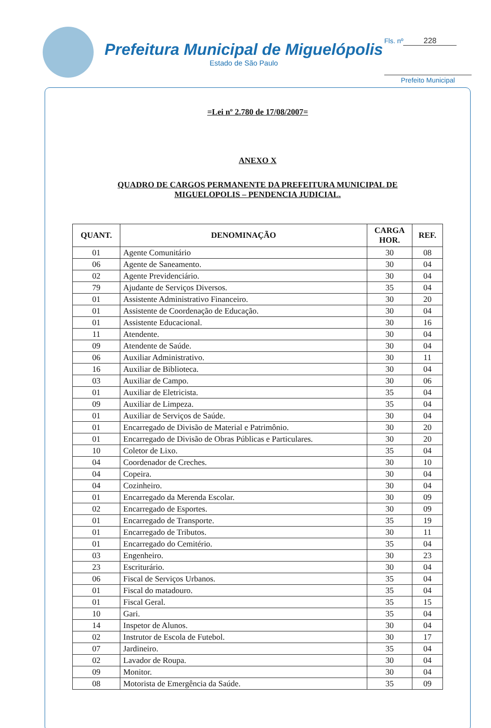Prefeitura Municipal de Miguelópolis
Estado de São Paulo
Fls. nº 228
Prefeito Municipal
=Lei nº 2.780 de 17/08/2007=
ANEXO X
QUADRO DE CARGOS PERMANENTE DA PREFEITURA MUNICIPAL DE
MIGUELOPOLIS – PENDENCIA JUDICIAL.
| QUANT. | DENOMINAÇÃO | CARGA HOR. | REF. |
| --- | --- | --- | --- |
| 01 | Agente Comunitário | 30 | 08 |
| 06 | Agente de Saneamento. | 30 | 04 |
| 02 | Agente Previdenciário. | 30 | 04 |
| 79 | Ajudante de Serviços Diversos. | 35 | 04 |
| 01 | Assistente Administrativo Financeiro. | 30 | 20 |
| 01 | Assistente de Coordenação de Educação. | 30 | 04 |
| 01 | Assistente Educacional. | 30 | 16 |
| 11 | Atendente. | 30 | 04 |
| 09 | Atendente de Saúde. | 30 | 04 |
| 06 | Auxiliar Administrativo. | 30 | 11 |
| 16 | Auxiliar de Biblioteca. | 30 | 04 |
| 03 | Auxiliar de Campo. | 30 | 06 |
| 01 | Auxiliar de Eletricista. | 35 | 04 |
| 09 | Auxiliar de Limpeza. | 35 | 04 |
| 01 | Auxiliar de Serviços de Saúde. | 30 | 04 |
| 01 | Encarregado de Divisão de Material e Patrimônio. | 30 | 20 |
| 01 | Encarregado de Divisão de Obras Públicas e Particulares. | 30 | 20 |
| 10 | Coletor de Lixo. | 35 | 04 |
| 04 | Coordenador de Creches. | 30 | 10 |
| 04 | Copeira. | 30 | 04 |
| 04 | Cozinheiro. | 30 | 04 |
| 01 | Encarregado da Merenda Escolar. | 30 | 09 |
| 02 | Encarregado de Esportes. | 30 | 09 |
| 01 | Encarregado de Transporte. | 35 | 19 |
| 01 | Encarregado de Tributos. | 30 | 11 |
| 01 | Encarregado do Cemitério. | 35 | 04 |
| 03 | Engenheiro. | 30 | 23 |
| 23 | Escriturário. | 30 | 04 |
| 06 | Fiscal de Serviços Urbanos. | 35 | 04 |
| 01 | Fiscal do matadouro. | 35 | 04 |
| 01 | Fiscal Geral. | 35 | 15 |
| 10 | Gari. | 35 | 04 |
| 14 | Inspetor de Alunos. | 30 | 04 |
| 02 | Instrutor de Escola de Futebol. | 30 | 17 |
| 07 | Jardineiro. | 35 | 04 |
| 02 | Lavador de Roupa. | 30 | 04 |
| 09 | Monitor. | 30 | 04 |
| 08 | Motorista de Emergência da Saúde. | 35 | 09 |